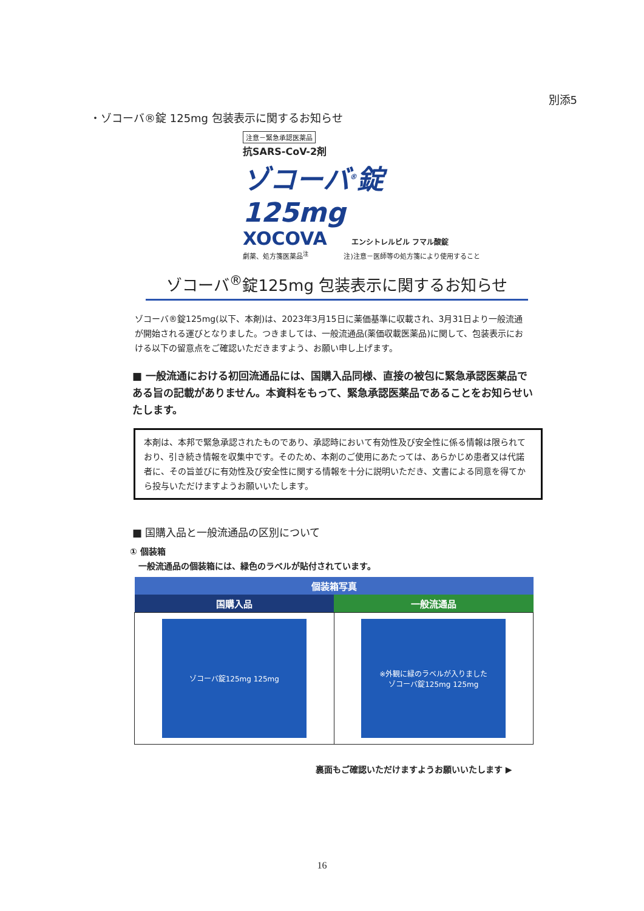別添5
・ゾコーバ®錠 125mg 包装表示に関するお知らせ
注意－緊急承認医薬品
抗SARS-CoV-2剤
ゾコーバ<sup>®</sup>錠 125mg
XOCOVA エンシトレルビル フマル酸錠
劇薬、処方箋医薬品<sup>注</sup> 　　　　　注)注意－医師等の処方箋により使用すること
ゾコーバ<sup>®</sup>錠125mg 包装表示に関するお知らせ
ゾコーバ®錠125mg(以下、本剤)は、2023年3月15日に薬価基準に収載され、3月31日より一般流通が開始される運びとなりました。つきましては、一般流通品(薬価収載医薬品)に関して、包装表示における以下の留意点をご確認いただきますよう、お願い申し上げます。
■ 一般流通における初回流通品には、国購入品同様、直接の被包に緊急承認医薬品である旨の記載がありません。本資料をもって、緊急承認医薬品であることをお知らせいたします。
本剤は、本邦で緊急承認されたものであり、承認時において有効性及び安全性に係る情報は限られており、引き続き情報を収集中です。そのため、本剤のご使用にあたっては、あらかじめ患者又は代諾者に、その旨並びに有効性及び安全性に関する情報を十分に説明いただき、文書による同意を得てから投与いただけますようお願いいたします。
■ 国購入品と一般流通品の区別について
① 個装箱
　一般流通品の個装箱には、緑色のラベルが貼付されています。
| 個装箱写真 | |
| --- | --- |
| 国購入品 | 一般流通品 |
| ゾコーバ錠125mg 125mg | ※外観に緑のラベルが入りました ゾコーバ錠125mg 125mg |
裏面もご確認いただけますようお願いいたします ▶
16